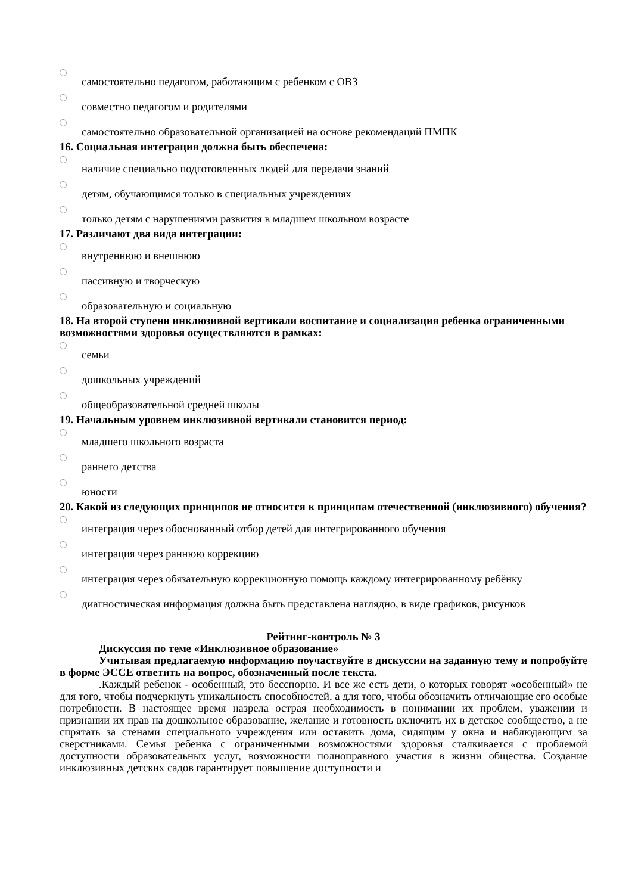самостоятельно педагогом, работающим с ребенком с ОВЗ
совместно педагогом и родителями
самостоятельно образовательной организацией на основе рекомендаций ПМПК
16. Социальная интеграция должна быть обеспечена:
наличие специально подготовленных людей для передачи знаний
детям, обучающимся только в специальных учреждениях
только детям с нарушениями развития в младшем школьном возрасте
17. Различают два вида интеграции:
внутреннюю и внешнюю
пассивную и творческую
образовательную и социальную
18. На второй ступени инклюзивной вертикали воспитание и социализация ребенка ограниченными возможностями здоровья осуществляются в рамках:
семьи
дошкольных учреждений
общеобразовательной средней школы
19. Начальным уровнем инклюзивной вертикали становится период:
младшего школьного возраста
раннего детства
юности
20. Какой из следующих принципов не относится к принципам отечественной (инклюзивного) обучения?
интеграция через обоснованный отбор детей для интегрированного обучения
интеграция через раннюю коррекцию
интеграция через обязательную коррекционную помощь каждому интегрированному ребёнку
диагностическая информация должна быть представлена наглядно, в виде графиков, рисунков
Рейтинг-контроль № 3
Дискуссия по теме «Инклюзивное образование»
Учитывая предлагаемую информацию поучаствуйте в дискуссии на заданную тему и попробуйте в форме ЭССЕ ответить на вопрос, обозначенный после текста.
.Каждый ребенок - особенный, это бесспорно. И все же есть дети, о которых говорят «особенный» не для того, чтобы подчеркнуть уникальность способностей, а для того, чтобы обозначить отличающие его особые потребности. В настоящее время назрела острая необходимость в понимании их проблем, уважении и признании их прав на дошкольное образование, желание и готовность включить их в детское сообщество, а не спрятать за стенами специального учреждения или оставить дома, сидящим у окна и наблюдающим за сверстниками. Семья ребенка с ограниченными возможностями здоровья сталкивается с проблемой доступности образовательных услуг, возможности полноправного участия в жизни общества. Создание инклюзивных детских садов гарантирует повышение доступности и